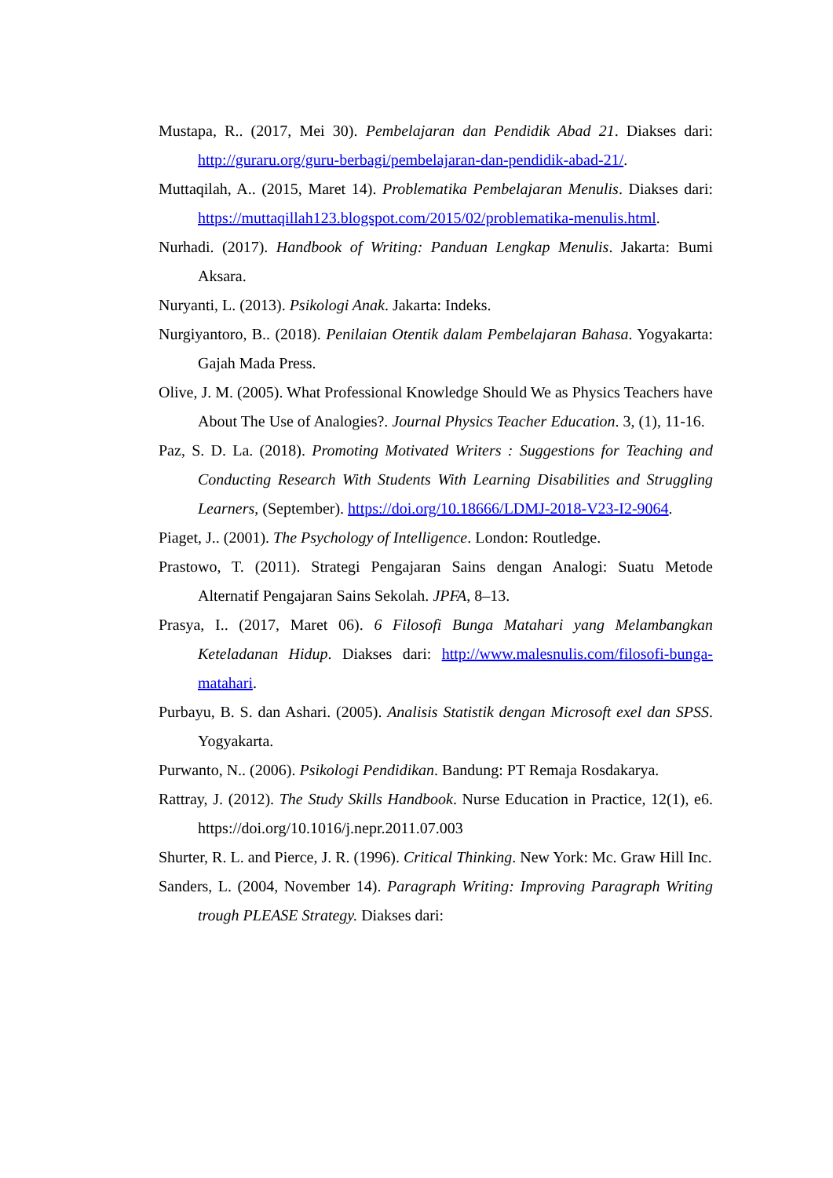Mustapa, R.. (2017, Mei 30). Pembelajaran dan Pendidik Abad 21. Diakses dari: http://guraru.org/guru-berbagi/pembelajaran-dan-pendidik-abad-21/.
Muttaqilah, A.. (2015, Maret 14). Problematika Pembelajaran Menulis. Diakses dari: https://muttaqillah123.blogspot.com/2015/02/problematika-menulis.html.
Nurhadi. (2017). Handbook of Writing: Panduan Lengkap Menulis. Jakarta: Bumi Aksara.
Nuryanti, L. (2013). Psikologi Anak. Jakarta: Indeks.
Nurgiyantoro, B.. (2018). Penilaian Otentik dalam Pembelajaran Bahasa. Yogyakarta: Gajah Mada Press.
Olive, J. M. (2005). What Professional Knowledge Should We as Physics Teachers have About The Use of Analogies?. Journal Physics Teacher Education. 3, (1), 11-16.
Paz, S. D. La. (2018). Promoting Motivated Writers : Suggestions for Teaching and Conducting Research With Students With Learning Disabilities and Struggling Learners, (September). https://doi.org/10.18666/LDMJ-2018-V23-I2-9064.
Piaget, J.. (2001). The Psychology of Intelligence. London: Routledge.
Prastowo, T. (2011). Strategi Pengajaran Sains dengan Analogi: Suatu Metode Alternatif Pengajaran Sains Sekolah. JPFA, 8–13.
Prasya, I.. (2017, Maret 06). 6 Filosofi Bunga Matahari yang Melambangkan Keteladanan Hidup. Diakses dari: http://www.malesnulis.com/filosofi-bunga-matahari.
Purbayu, B. S. dan Ashari. (2005). Analisis Statistik dengan Microsoft exel dan SPSS. Yogyakarta.
Purwanto, N.. (2006). Psikologi Pendidikan. Bandung: PT Remaja Rosdakarya.
Rattray, J. (2012). The Study Skills Handbook. Nurse Education in Practice, 12(1), e6. https://doi.org/10.1016/j.nepr.2011.07.003
Shurter, R. L. and Pierce, J. R. (1996). Critical Thinking. New York: Mc. Graw Hill Inc.
Sanders, L. (2004, November 14). Paragraph Writing: Improving Paragraph Writing trough PLEASE Strategy. Diakses dari: